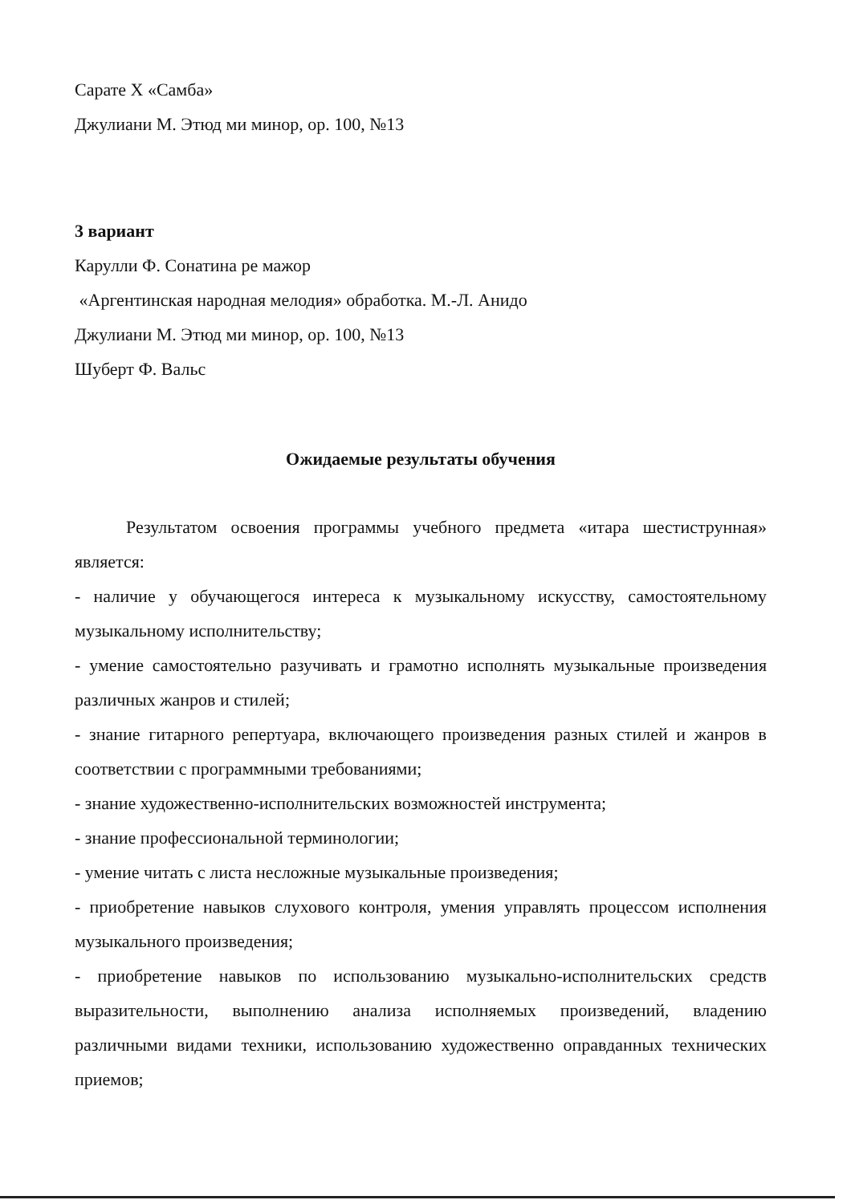Сарате Х «Самба»
Джулиани М. Этюд ми минор, ор. 100, №13
3 вариант
Карулли Ф. Сонатина ре мажор
«Аргентинская народная мелодия» обработка. М.-Л. Анидо
Джулиани М. Этюд ми минор, ор. 100, №13
Шуберт Ф. Вальс
Ожидаемые результаты обучения
Результатом освоения программы учебного предмета «итара шестиструнная» является:
- наличие у обучающегося интереса к музыкальному искусству, самостоятельному музыкальному исполнительству;
- умение самостоятельно разучивать и грамотно исполнять музыкальные произведения различных жанров и стилей;
- знание гитарного репертуара, включающего произведения разных стилей и жанров в соответствии с программными требованиями;
- знание художественно-исполнительских возможностей инструмента;
- знание профессиональной терминологии;
- умение читать с листа несложные музыкальные произведения;
- приобретение навыков слухового контроля, умения управлять процессом исполнения музыкального произведения;
- приобретение навыков по использованию музыкально-исполнительских средств выразительности, выполнению анализа исполняемых произведений, владению различными видами техники, использованию художественно оправданных технических приемов;